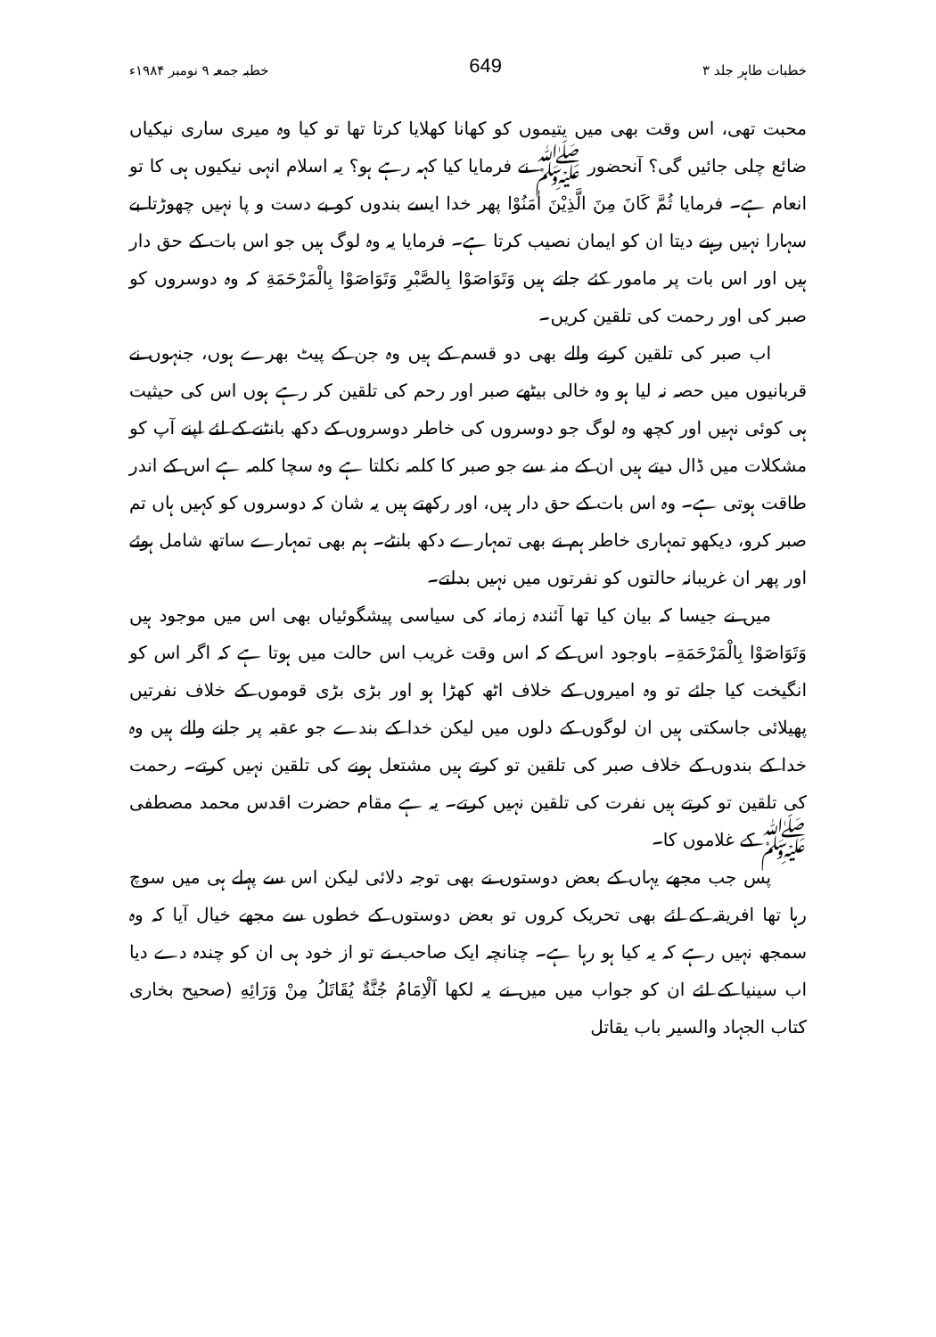خطبات طاہر جلد ۳ 649 خطبہ جمعہ ۹ نومبر ۱۹۸۴ء
محبت تھی، اس وقت بھی میں یتیموں کو کھانا کھلایا کرتا تھا تو کیا وہ میری ساری نیکیاں ضائع چلی جائیں گی؟ آنحضور ﷺ نے فرمایا کیا کہہ رہے ہو؟ یہ اسلام انہی نیکیوں ہی کا تو انعام ہے۔ فرمایا ثُمَّ كَانَ مِنَ الَّذِيْنَ اٰمَنُوْا پھر خدا ایسے بندوں کو بے دست و پا نہیں چھوڑتا بے سہارا نہیں رہنے دیتا ان کو ایمان نصیب کرتا ہے۔ فرمایا یہ وہ لوگ ہیں جو اس بات کے حق دار ہیں اور اس بات پر مامور کئے جاتے ہیں وَتَوَاصَوْا بِالصَّبْرِ وَتَوَاصَوْا بِالْمَرْحَمَةِ کہ وہ دوسروں کو صبر کی اور رحمت کی تلقین کریں۔
اب صبر کی تلقین کرنے والے بھی دو قسم کے ہیں وہ جن کے پیٹ بھرے ہوں، جنہوں نے قربانیوں میں حصہ نہ لیا ہو وہ خالی بیٹھے صبر اور رحم کی تلقین کر رہے ہوں اس کی حیثیت ہی کوئی نہیں اور کچھ وہ لوگ جو دوسروں کی خاطر دوسروں کے دکھ بانٹنے کے لئے اپنے آپ کو مشکلات میں ڈال دیتے ہیں ان کے منہ سے جو صبر کا کلمہ نکلتا ہے وہ سچا کلمہ ہے اس کے اندر طاقت ہوتی ہے۔ وہ اس بات کے حق دار ہیں، اور رکھتے ہیں یہ شان کہ دوسروں کو کہیں ہاں تم صبر کرو، دیکھو تمہاری خاطر ہم نے بھی تمہارے دکھ بانٹے۔ ہم بھی تمہارے ساتھ شامل ہوئے اور پھر ان غریبانہ حالتوں کو نفرتوں میں نہیں بدلتے۔
میں نے جیسا کہ بیان کیا تھا آئندہ زمانہ کی سیاسی پیشگوئیاں بھی اس میں موجود ہیں وَتَوَاصَوْا بِالْمَرْحَمَةِ۔ باوجود اس کے کہ اس وقت غریب اس حالت میں ہوتا ہے کہ اگر اس کو انگیخت کیا جائے تو وہ امیروں کے خلاف اٹھ کھڑا ہو اور بڑی بڑی قوموں کے خلاف نفرتیں پھیلائی جاسکتی ہیں ان لوگوں کے دلوں میں لیکن خدا کے بندے جو عقبہ پر جانے والے ہیں وہ خدا کے بندوں کے خلاف صبر کی تلقین تو کرتے ہیں مشتعل ہونے کی تلقین نہیں کرتے۔ رحمت کی تلقین تو کرتے ہیں نفرت کی تلقین نہیں کرتے۔ یہ ہے مقام حضرت اقدس محمد مصطفی ﷺ کے غلاموں کا۔
پس جب مجھے یہاں کے بعض دوستوں نے بھی توجہ دلائی لیکن اس سے پہلے ہی میں سوچ رہا تھا افریقہ کے لئے بھی تحریک کروں تو بعض دوستوں کے خطوں سے مجھے خیال آیا کہ وہ سمجھ نہیں رہے کہ یہ کیا ہو رہا ہے۔ چنانچہ ایک صاحب نے تو از خود ہی ان کو چندہ دے دیا اب سینیا کے لئے ان کو جواب میں میں نے یہ لکھا اَلْاِمَامُ جُنَّةٌ يُقَاتَلُ مِنْ وَرَائِهِ (صحیح بخاری کتاب الجہاد والسیر باب یقاتل